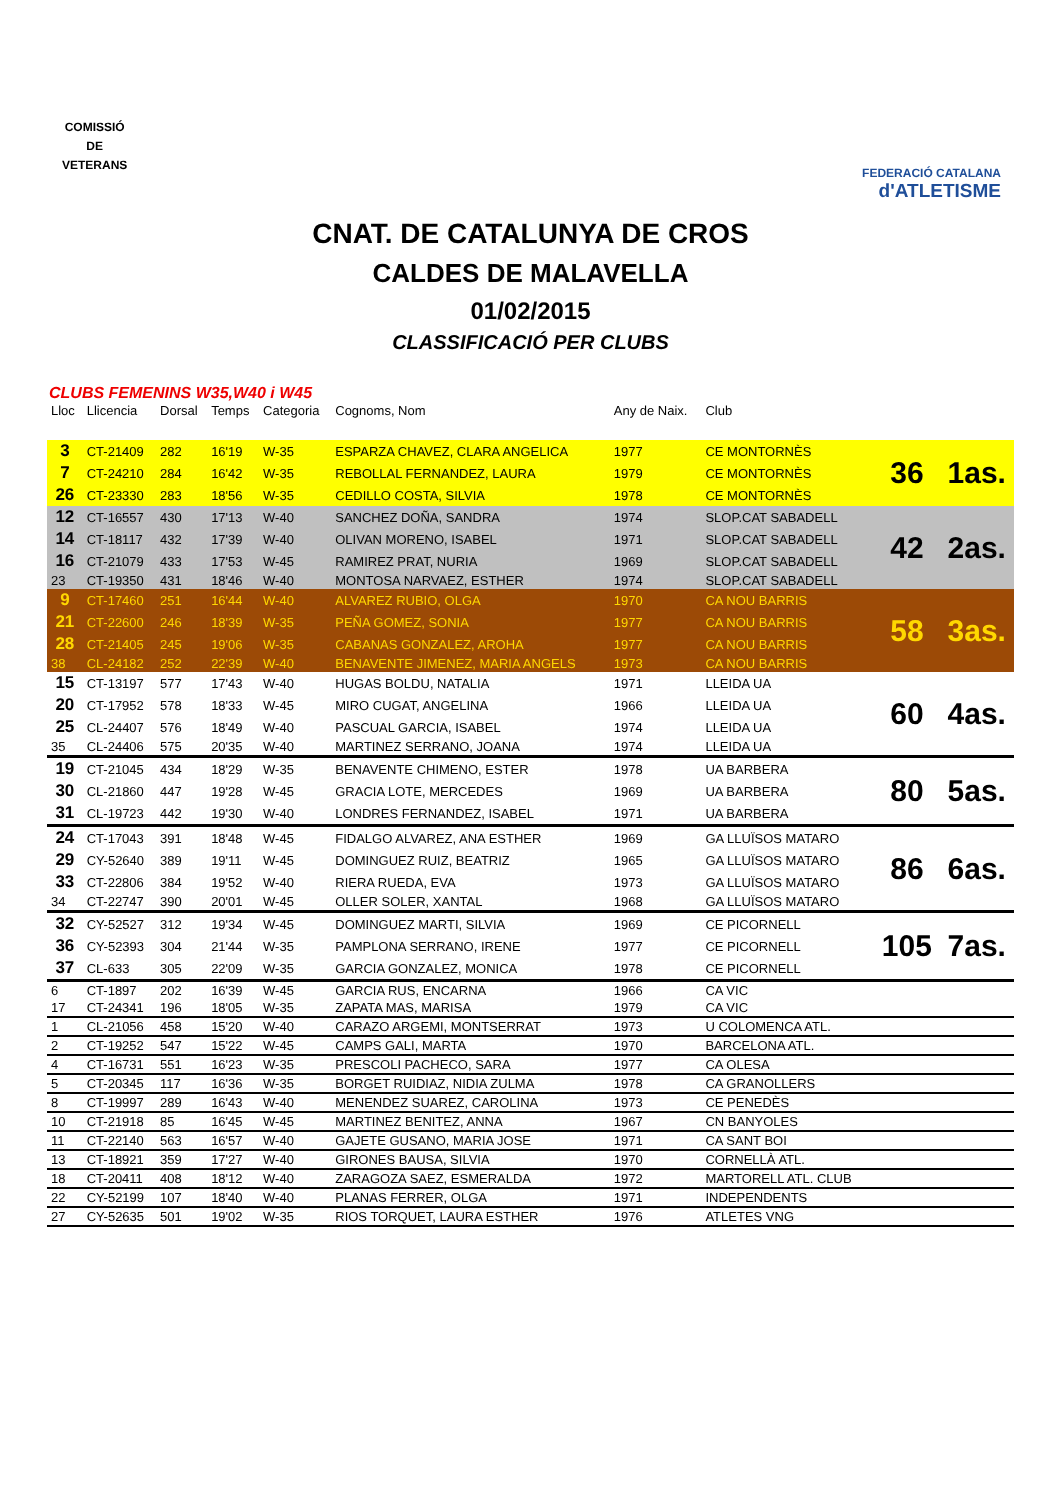COMISSIÓ
DE
VETERANS
FEDERACIÓ CATALANA
d'ATLETISME
CNAT. DE CATALUNYA DE CROS
CALDES DE MALAVELLA
01/02/2015
CLASSIFICACIÓ PER CLUBS
CLUBS FEMENINS W35,W40 i W45
| Lloc | Llicencia | Dorsal | Temps | Categoria | Cognoms, Nom | Any de Naix. | Club | | |
| --- | --- | --- | --- | --- | --- | --- | --- | --- | --- |
| 3 | CT-21409 | 282 | 16'19 | W-35 | ESPARZA CHAVEZ, CLARA ANGELICA | 1977 | CE MONTORNÈS | 36 | 1as. |
| 7 | CT-24210 | 284 | 16'42 | W-35 | REBOLLAL FERNANDEZ, LAURA | 1979 | CE MONTORNÈS | | |
| 26 | CT-23330 | 283 | 18'56 | W-35 | CEDILLO COSTA, SILVIA | 1978 | CE MONTORNÈS | | |
| 12 | CT-16557 | 430 | 17'13 | W-40 | SANCHEZ DOÑA, SANDRA | 1974 | SLOP.CAT SABADELL | 42 | 2as. |
| 14 | CT-18117 | 432 | 17'39 | W-40 | OLIVAN MORENO, ISABEL | 1971 | SLOP.CAT SABADELL | | |
| 16 | CT-21079 | 433 | 17'53 | W-45 | RAMIREZ PRAT, NURIA | 1969 | SLOP.CAT SABADELL | | |
| 23 | CT-19350 | 431 | 18'46 | W-40 | MONTOSA NARVAEZ, ESTHER | 1974 | SLOP.CAT SABADELL | | |
| 9 | CT-17460 | 251 | 16'44 | W-40 | ALVAREZ RUBIO, OLGA | 1970 | CA NOU BARRIS | 58 | 3as. |
| 21 | CT-22600 | 246 | 18'39 | W-35 | PEÑA GOMEZ, SONIA | 1977 | CA NOU BARRIS | | |
| 28 | CT-21405 | 245 | 19'06 | W-35 | CABANAS GONZALEZ, AROHA | 1977 | CA NOU BARRIS | | |
| 38 | CL-24182 | 252 | 22'39 | W-40 | BENAVENTE JIMENEZ, MARIA ANGELS | 1973 | CA NOU BARRIS | | |
| 15 | CT-13197 | 577 | 17'43 | W-40 | HUGAS BOLDU, NATALIA | 1971 | LLEIDA UA | 60 | 4as. |
| 20 | CT-17952 | 578 | 18'33 | W-45 | MIRO CUGAT, ANGELINA | 1966 | LLEIDA UA | | |
| 25 | CL-24407 | 576 | 18'49 | W-40 | PASCUAL GARCIA, ISABEL | 1974 | LLEIDA UA | | |
| 35 | CL-24406 | 575 | 20'35 | W-40 | MARTINEZ SERRANO, JOANA | 1974 | LLEIDA UA | | |
| 19 | CT-21045 | 434 | 18'29 | W-35 | BENAVENTE CHIMENO, ESTER | 1978 | UA BARBERA | 80 | 5as. |
| 30 | CL-21860 | 447 | 19'28 | W-45 | GRACIA LOTE, MERCEDES | 1969 | UA BARBERA | | |
| 31 | CL-19723 | 442 | 19'30 | W-40 | LONDRES FERNANDEZ, ISABEL | 1971 | UA BARBERA | | |
| 24 | CT-17043 | 391 | 18'48 | W-45 | FIDALGO ALVAREZ, ANA ESTHER | 1969 | GA LLUÏSOS MATARO | 86 | 6as. |
| 29 | CY-52640 | 389 | 19'11 | W-45 | DOMINGUEZ RUIZ, BEATRIZ | 1965 | GA LLUÏSOS MATARO | | |
| 33 | CT-22806 | 384 | 19'52 | W-40 | RIERA RUEDA, EVA | 1973 | GA LLUÏSOS MATARO | | |
| 34 | CT-22747 | 390 | 20'01 | W-45 | OLLER SOLER, XANTAL | 1968 | GA LLUÏSOS MATARO | | |
| 32 | CY-52527 | 312 | 19'34 | W-45 | DOMINGUEZ MARTI, SILVIA | 1969 | CE PICORNELL | 105 | 7as. |
| 36 | CY-52393 | 304 | 21'44 | W-35 | PAMPLONA SERRANO, IRENE | 1977 | CE PICORNELL | | |
| 37 | CL-633 | 305 | 22'09 | W-35 | GARCIA GONZALEZ, MONICA | 1978 | CE PICORNELL | | |
| 6 | CT-1897 | 202 | 16'39 | W-45 | GARCIA RUS, ENCARNA | 1966 | CA VIC | | |
| 17 | CT-24341 | 196 | 18'05 | W-35 | ZAPATA MAS, MARISA | 1979 | CA VIC | | |
| 1 | CL-21056 | 458 | 15'20 | W-40 | CARAZO ARGEMI, MONTSERRAT | 1973 | U COLOMENCA ATL. | | |
| 2 | CT-19252 | 547 | 15'22 | W-45 | CAMPS GALI, MARTA | 1970 | BARCELONA ATL. | | |
| 4 | CT-16731 | 551 | 16'23 | W-35 | PRESCOLI PACHECO, SARA | 1977 | CA OLESA | | |
| 5 | CT-20345 | 117 | 16'36 | W-35 | BORGET RUIDIAZ, NIDIA ZULMA | 1978 | CA GRANOLLERS | | |
| 8 | CT-19997 | 289 | 16'43 | W-40 | MENENDEZ SUAREZ, CAROLINA | 1973 | CE PENEDÈS | | |
| 10 | CT-21918 | 85 | 16'45 | W-45 | MARTINEZ BENITEZ, ANNA | 1967 | CN BANYOLES | | |
| 11 | CT-22140 | 563 | 16'57 | W-40 | GAJETE GUSANO, MARIA JOSE | 1971 | CA SANT BOI | | |
| 13 | CT-18921 | 359 | 17'27 | W-40 | GIRONES BAUSA, SILVIA | 1970 | CORNELLÀ ATL. | | |
| 18 | CT-20411 | 408 | 18'12 | W-40 | ZARAGOZA SAEZ, ESMERALDA | 1972 | MARTORELL ATL. CLUB | | |
| 22 | CY-52199 | 107 | 18'40 | W-40 | PLANAS FERRER, OLGA | 1971 | INDEPENDENTS | | |
| 27 | CY-52635 | 501 | 19'02 | W-35 | RIOS TORQUET, LAURA ESTHER | 1976 | ATLETES VNG | | |